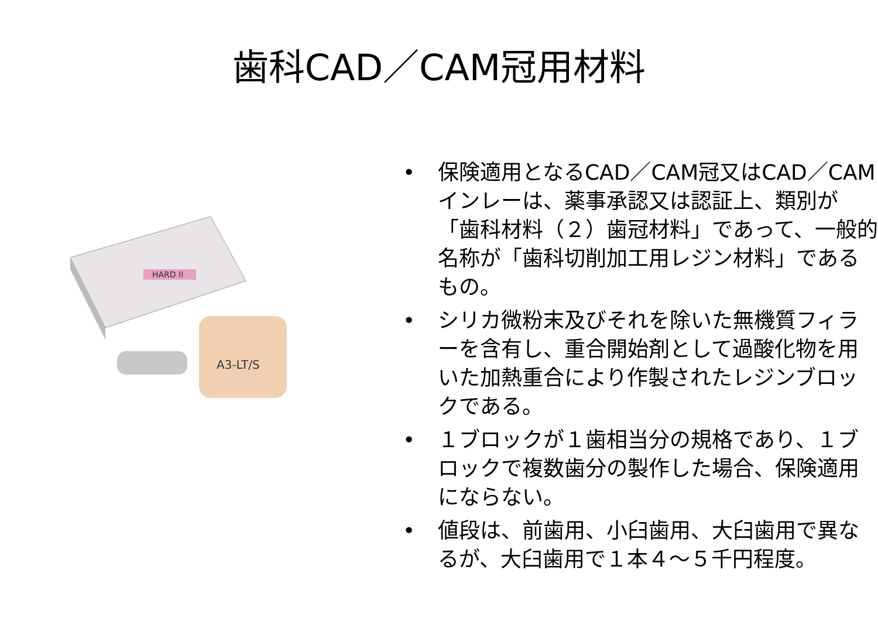歯科CAD／CAM冠用材料
HARD II
A3-LT/S
• 保険適用となるCAD／CAM冠又はCAD／CAMインレーは、薬事承認又は認証上、類別が「歯科材料（２）歯冠材料」であって、一般的名称が「歯科切削加工用レジン材料」であるもの。
• シリカ微粉末及びそれを除いた無機質フィラーを含有し、重合開始剤として過酸化物を用いた加熱重合により作製されたレジンブロックである。
• １ブロックが１歯相当分の規格であり、１ブロックで複数歯分の製作した場合、保険適用にならない。
• 値段は、前歯用、小臼歯用、大臼歯用で異なるが、大臼歯用で１本４～５千円程度。